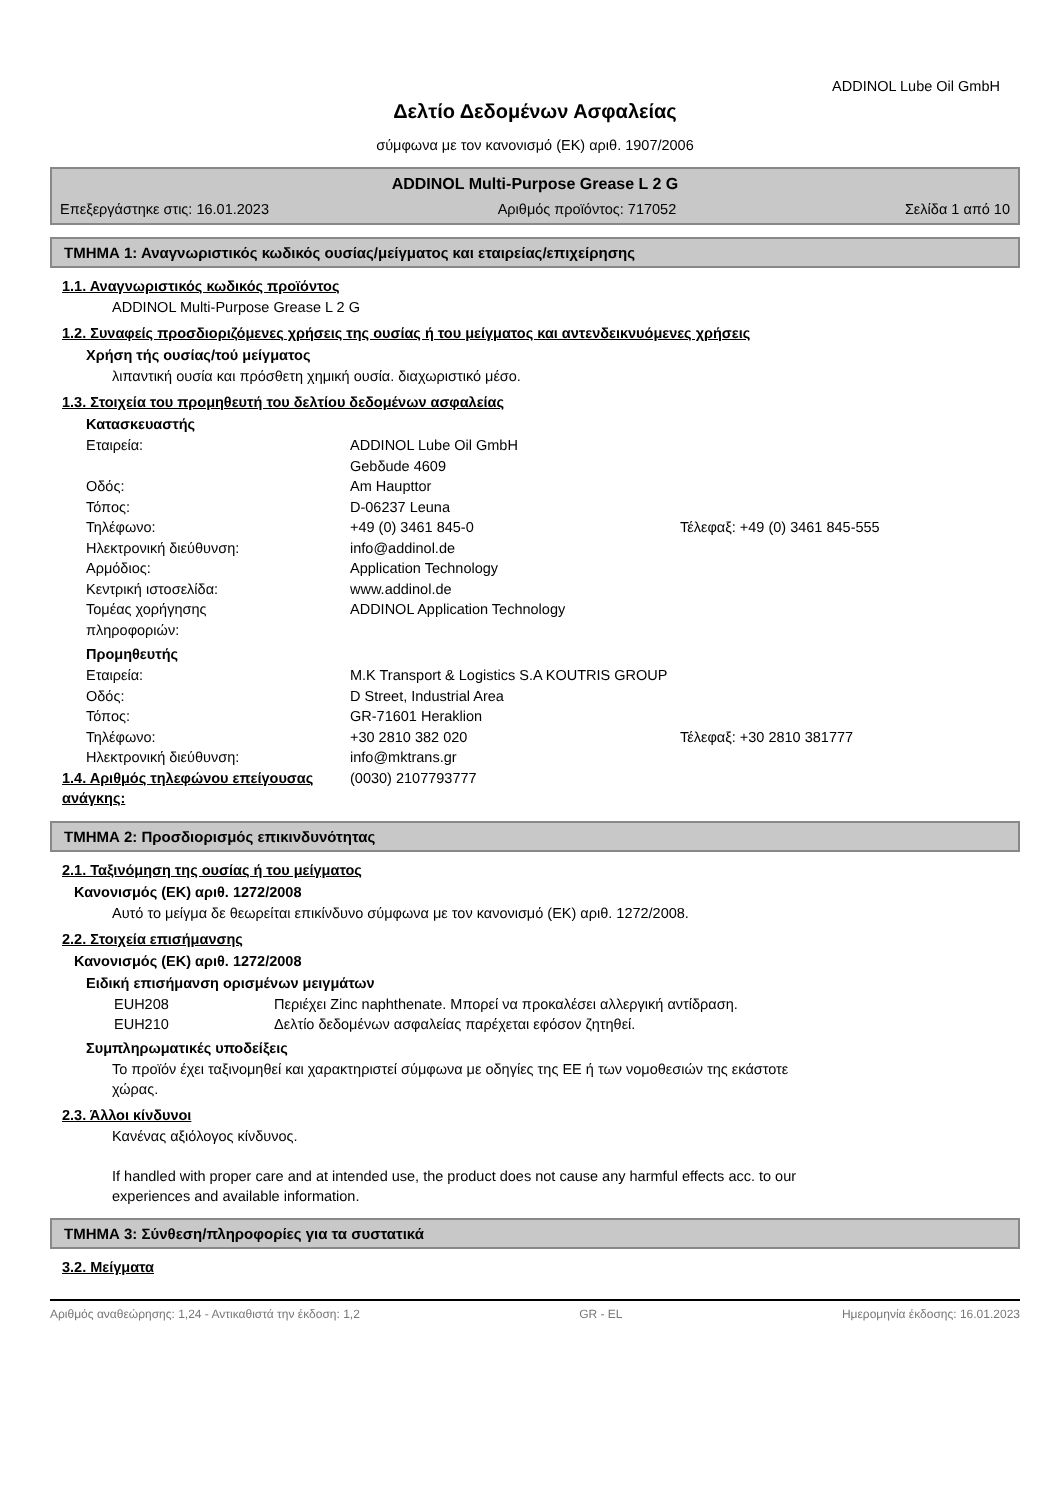ADDINOL Lube Oil GmbH
Δελτίο Δεδομένων Ασφαλείας
σύμφωνα με τον κανονισμό (ΕΚ) αριθ. 1907/2006
ADDINOL Multi-Purpose Grease L 2 G
Επεξεργάστηκε στις: 16.01.2023 Αριθμός προϊόντος: 717052 Σελίδα 1 από 10
ΤΜΗΜΑ 1: Αναγνωριστικός κωδικός ουσίας/μείγματος και εταιρείας/επιχείρησης
1.1. Αναγνωριστικός κωδικός προϊόντος
ADDINOL Multi-Purpose Grease L 2 G
1.2. Συναφείς προσδιοριζόμενες χρήσεις της ουσίας ή του μείγματος και αντενδεικνυόμενες χρήσεις
Χρήση τής ουσίας/τού μείγματος
λιπαντική ουσία και πρόσθετη χημική ουσία. διαχωριστικό μέσο.
1.3. Στοιχεία του προμηθευτή του δελτίου δεδομένων ασφαλείας
Κατασκευαστής
Εταιρεία: ADDINOL Lube Oil GmbH
Gebδude 4609
Οδός: Am Haupttor
Τόπος: D-06237 Leuna
Τηλέφωνο: +49 (0) 3461 845-0 Τέλεφαξ: +49 (0) 3461 845-555
Ηλεκτρονική διεύθυνση: info@addinol.de
Αρμόδιος: Application Technology
Κεντρική ιστοσελίδα: www.addinol.de
Τομέας χορήγησης
πληροφοριών: ADDINOL Application Technology
Προμηθευτής
Εταιρεία: M.K Transport & Logistics S.A KOUTRIS GROUP
Οδός: D Street, Industrial Area
Τόπος: GR-71601 Heraklion
Τηλέφωνο: +30 2810 382 020 Τέλεφαξ: +30 2810 381777
Ηλεκτρονική διεύθυνση: info@mktrans.gr
1.4. Αριθμός τηλεφώνου επείγουσας ανάγκης: (0030) 2107793777
ΤΜΗΜΑ 2: Προσδιορισμός επικινδυνότητας
2.1. Ταξινόμηση της ουσίας ή του μείγματος
Κανονισμός (ΕΚ) αριθ. 1272/2008
Αυτό το μείγμα δε θεωρείται επικίνδυνο σύμφωνα με τον κανονισμό (ΕΚ) αριθ. 1272/2008.
2.2. Στοιχεία επισήμανσης
Κανονισμός (ΕΚ) αριθ. 1272/2008
Ειδική επισήμανση ορισμένων μειγμάτων
EUH208 Περιέχει Zinc naphthenate. Μπορεί να προκαλέσει αλλεργική αντίδραση.
EUH210 Δελτίο δεδομένων ασφαλείας παρέχεται εφόσον ζητηθεί.
Συμπληρωματικές υποδείξεις
Το προϊόν έχει ταξινομηθεί και χαρακτηριστεί σύμφωνα με οδηγίες της ΕΕ ή των νομοθεσιών της εκάστοτε
χώρας.
2.3. Άλλοι κίνδυνοι
Κανένας αξιόλογος κίνδυνος.
If handled with proper care and at intended use, the product does not cause any harmful effects acc. to our
experiences and available information.
ΤΜΗΜΑ 3: Σύνθεση/πληροφορίες για τα συστατικά
3.2. Μείγματα
Αριθμός αναθεώρησης: 1,24 - Αντικαθιστά την έκδοση: 1,2 GR - EL Ημερομηνία έκδοσης: 16.01.2023